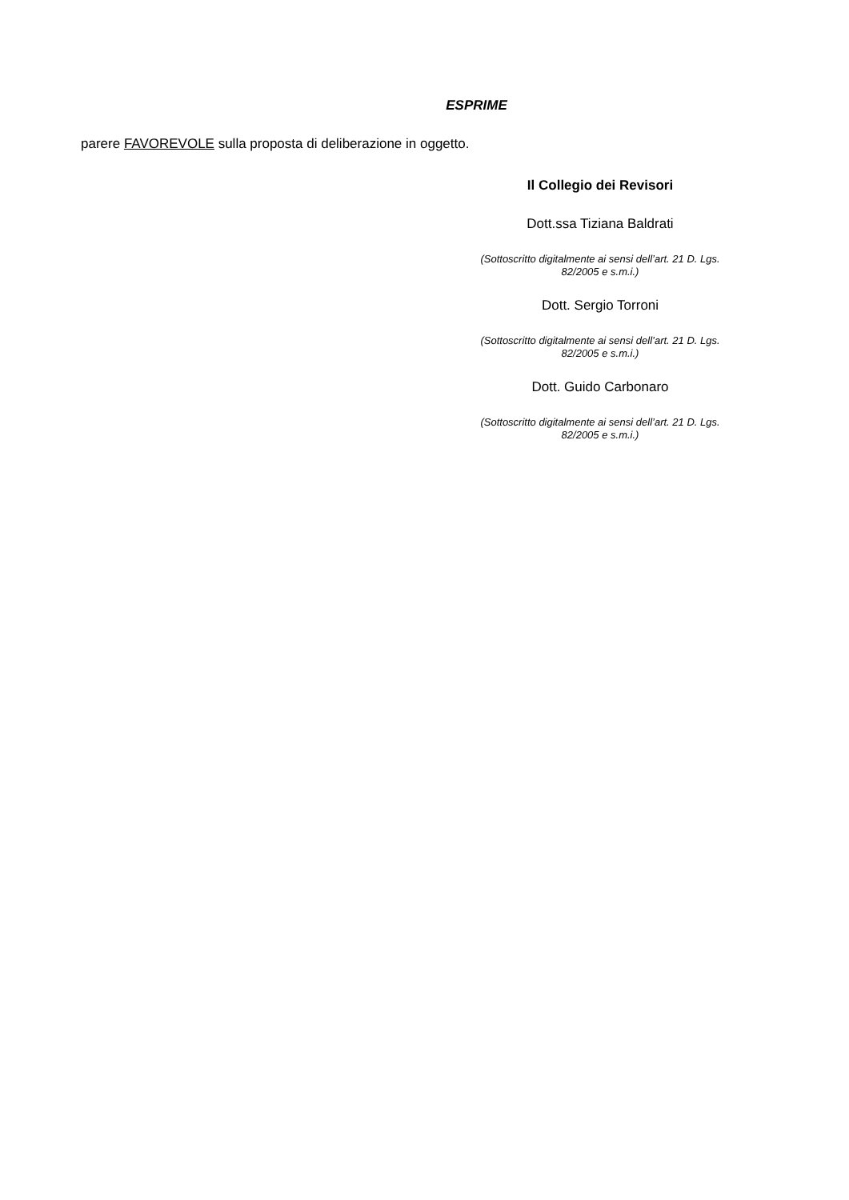ESPRIME
parere FAVOREVOLE sulla proposta di deliberazione in oggetto.
Il Collegio dei Revisori
Dott.ssa Tiziana Baldrati
(Sottoscritto digitalmente ai sensi dell’art. 21 D. Lgs.
82/2005 e s.m.i.)
Dott. Sergio Torroni
(Sottoscritto digitalmente ai sensi dell’art. 21 D. Lgs.
82/2005 e s.m.i.)
Dott. Guido Carbonaro
(Sottoscritto digitalmente ai sensi dell’art. 21 D. Lgs.
82/2005 e s.m.i.)